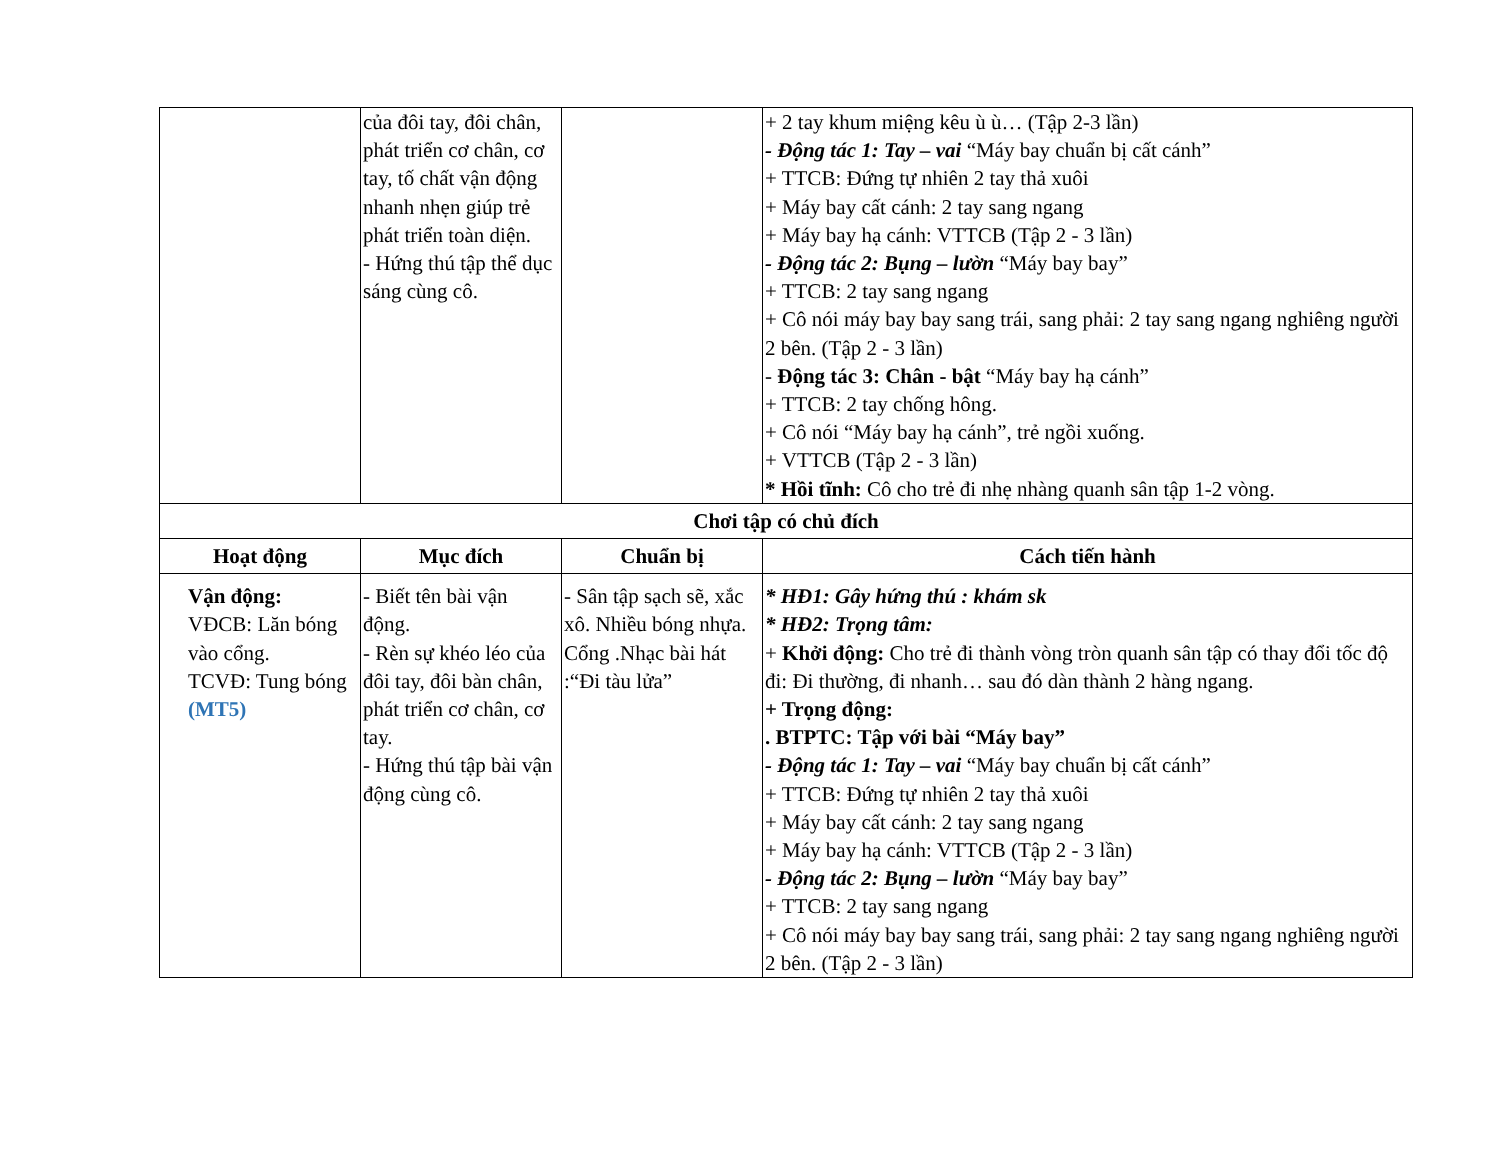| | của đôi tay, đôi chân, phát triển cơ chân, cơ tay, tố chất vận động nhanh nhẹn giúp trẻ phát triển toàn diện. - Hứng thú tập thể dục sáng cùng cô. | | + 2 tay khum miệng kêu ù ù… (Tập 2-3 lần) - Động tác 1: Tay – vai “Máy bay chuẩn bị cất cánh” + TTCB: Đứng tự nhiên 2 tay thả xuôi + Máy bay cất cánh: 2 tay sang ngang + Máy bay hạ cánh: VTTCB (Tập 2 - 3 lần) - Động tác 2: Bụng – lườn “Máy bay bay” + TTCB: 2 tay sang ngang + Cô nói máy bay bay sang trái, sang phải: 2 tay sang ngang nghiêng người 2 bên. (Tập 2 - 3 lần) - Động tác 3: Chân - bật “Máy bay hạ cánh” + TTCB: 2 tay chống hông. + Cô nói “Máy bay hạ cánh”, trẻ ngồi xuống. + VTTCB (Tập 2 - 3 lần) * Hồi tĩnh: Cô cho trẻ đi nhẹ nhàng quanh sân tập 1-2 vòng. |
| Chơi tập có chủ đích | | | |
| Hoạt động | Mục đích | Chuẩn bị | Cách tiến hành |
| Vận động: VĐCB: Lăn bóng vào cổng. TCVĐ: Tung bóng (MT5) | - Biết tên bài vận động. - Rèn sự khéo léo của đôi tay, đôi bàn chân, phát triển cơ chân, cơ tay. - Hứng thú tập bài vận động cùng cô. | - Sân tập sạch sẽ, xắc xô. Nhiều bóng nhựa. Cổng .Nhạc bài hát :“Đi tàu lửa” | * HĐ1: Gây hứng thú : khám sk * HĐ2: Trọng tâm: + Khởi động: Cho trẻ đi thành vòng tròn quanh sân tập có thay đổi tốc độ đi: Đi thường, đi nhanh… sau đó dàn thành 2 hàng ngang. + Trọng động: . BTPTC: Tập với bài “Máy bay” - Động tác 1: Tay – vai “Máy bay chuẩn bị cất cánh” + TTCB: Đứng tự nhiên 2 tay thả xuôi + Máy bay cất cánh: 2 tay sang ngang + Máy bay hạ cánh: VTTCB (Tập 2 - 3 lần) - Động tác 2: Bụng – lườn “Máy bay bay” + TTCB: 2 tay sang ngang + Cô nói máy bay bay sang trái, sang phải: 2 tay sang ngang nghiêng người 2 bên. (Tập 2 - 3 lần) |